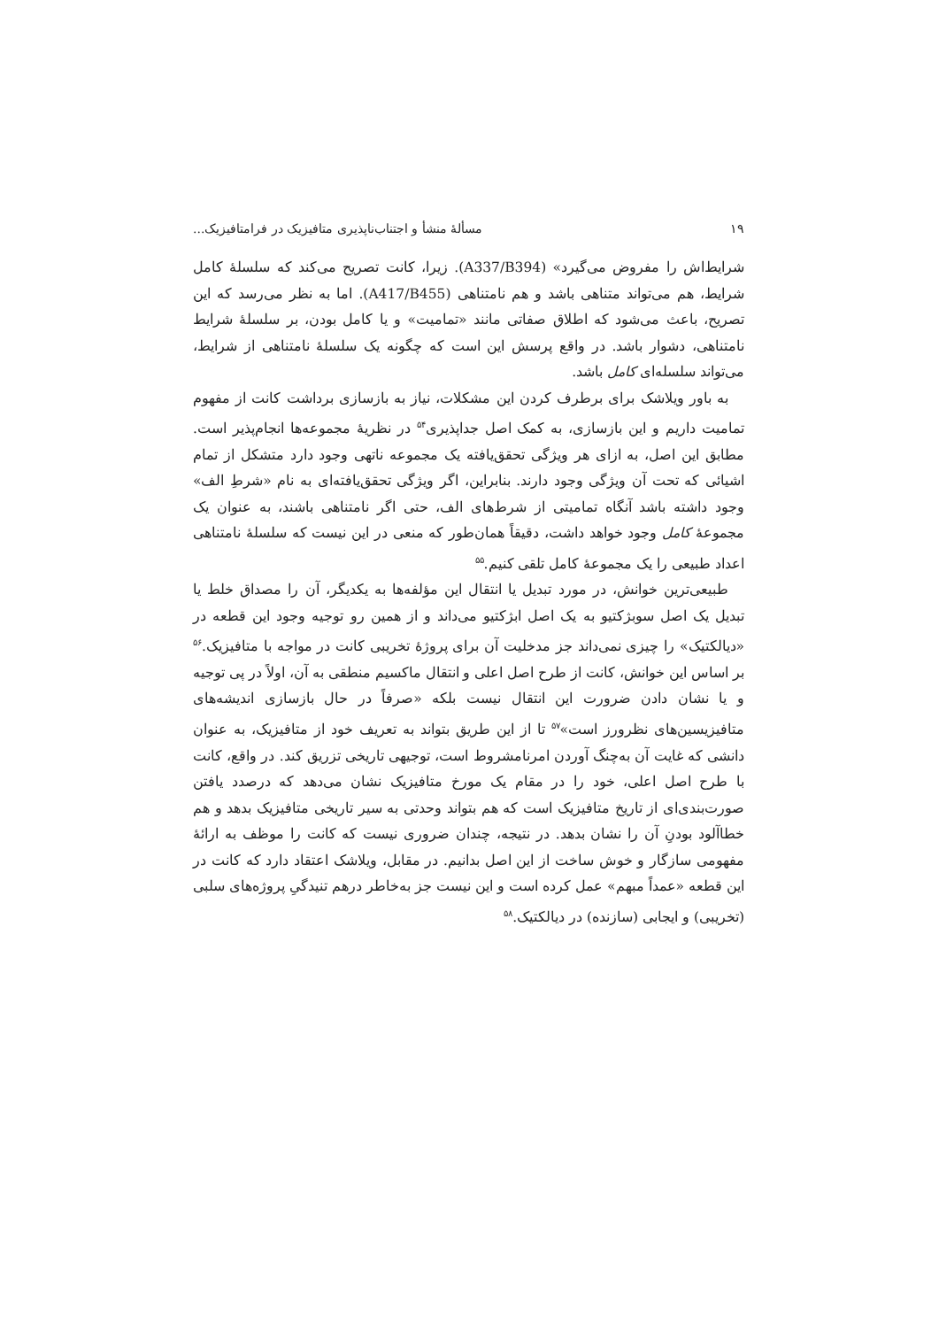۱۹ مسألهٔ منشأ و اجتناب‌ناپذیری متافیزیک در فرامتافیزیک...
شرایط‌اش را مفروض می‌گیرد» (A337/B394). زیرا، کانت تصریح می‌کند که سلسلهٔ کامل شرایط، هم می‌تواند متناهی باشد و هم نامتناهی (A417/B455). اما به نظر می‌رسد که این تصریح، باعث می‌شود که اطلاق صفاتی مانند «تمامیت» و یا کامل بودن، بر سلسلهٔ شرایط نامتناهی، دشوار باشد. در واقع پرسش این است که چگونه یک سلسلهٔ نامتناهی از شرایط، می‌تواند سلسله‌ای کامل باشد.
به باور ویلاشک برای برطرف کردن این مشکلات، نیاز به بازسازی برداشت کانت از مفهوم تمامیت داریم و این بازسازی، به کمک اصل جداپذیری<sup>۵۴</sup> در نظریهٔ مجموعه‌ها انجام‌پذیر است. مطابق این اصل، به ازای هر ویژگی تحقق‌یافته یک مجموعه ناتهی وجود دارد متشکل از تمام اشیائی که تحت آن ویژگی وجود دارند. بنابراین، اگر ویژگی تحقق‌یافته‌ای به نام «شرطِ الف» وجود داشته باشد آنگاه تمامیتی از شرط‌های الف، حتی اگر نامتناهی باشند، به عنوان یک مجموعهٔ کامل وجود خواهد داشت، دقیقاً همان‌طور که منعی در این نیست که سلسلهٔ نامتناهی اعداد طبیعی را یک مجموعهٔ کامل تلقی کنیم.<sup>۵۵</sup>
طبیعی‌ترین خوانش، در مورد تبدیل یا انتقال این مؤلفه‌ها به یکدیگر، آن را مصداق خلط یا تبدیل یک اصل سوبژکتیو به یک اصل ابژکتیو می‌داند و از همین رو توجیه وجود این قطعه در «دیالکتیک» را چیزی نمی‌داند جز مدخلیت آن برای پروژهٔ تخریبی کانت در مواجه با متافیزیک.<sup>۵۶</sup> بر اساس این خوانش، کانت از طرح اصل اعلی و انتقال ماکسیم منطقی به آن، اولاً در پی توجیه و یا نشان دادن ضرورت این انتقال نیست بلکه «صرفاً در حال بازسازی اندیشه‌های متافیزیسین‌های نظرورز است»<sup>۵۷</sup> تا از این طریق بتواند به تعریف خود از متافیزیک، به عنوان دانشی که غایت آن به‌چنگ آوردن امرنامشروط است، توجیهی تاریخی تزریق کند. در واقع، کانت با طرح اصل اعلی، خود را در مقام یک مورخ متافیزیک نشان می‌دهد که درصدد یافتن صورت‌بندی‌ای از تاریخ متافیزیک است که هم بتواند وحدتی به سیر تاریخی متافیزیک بدهد و هم خطاآلود بودنِ آن را نشان بدهد. در نتیجه، چندان ضروری نیست که کانت را موظف به ارائهٔ مفهومی سازگار و خوش ساخت از این اصل بدانیم. در مقابل، ویلاشک اعتقاد دارد که کانت در این قطعه «عمداً مبهم» عمل کرده است و این نیست جز به‌خاطر درهم تنیدگیِ پروژه‌های سلبی (تخریبی) و ایجابی (سازنده) در دیالکتیک.<sup>۵۸</sup>